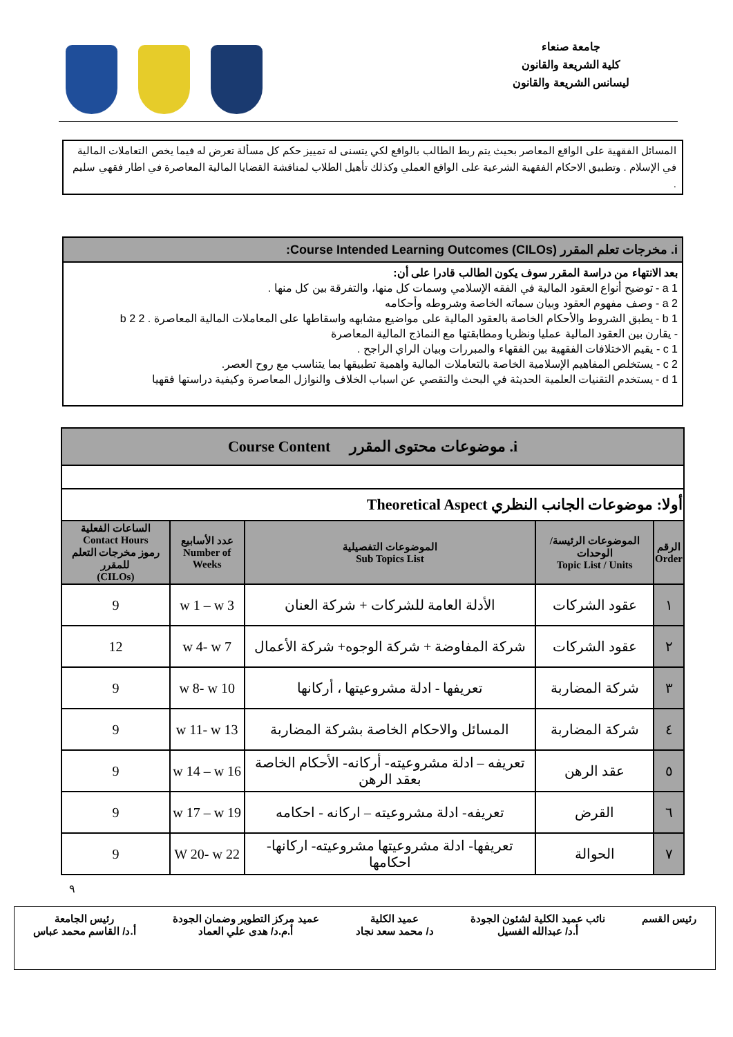جامعة صنعاء
كلية الشريعة والقانون
ليسانس الشريعة والقانون
المسائل الفقهية على الواقع المعاصر بحيث يتم ربط الطالب بالواقع لكي يتسنى له تمييز حكم كل مسألة تعرض له فيما يخص التعاملات المالية في الإسلام . وتطبيق الاحكام الفقهية الشرعية على الواقع العملي وكذلك تأهيل الطلاب لمناقشة القضايا المالية المعاصرة في اطار فقهي سليم .
| i. مخرجات تعلم المقرر (Course Intended Learning Outcomes (CILOs: |
| --- |
| بعد الانتهاء من دراسة المقرر سوف يكون الطالب قادرا على أن: a 1 - توضيح أنواع العقود المالية في الفقه الإسلامي وسمات كل منها، والتفرقة بين كل منها . a 2 - وصف مفهوم العقود وبيان سماته الخاصة وشروطه وأحكامه b 1 - يطبق الشروط والأحكام الخاصة بالعقود المالية على مواضيع مشابهه واسقاطها على المعاملات المالية المعاصرة . b 2 2 - يقارن بين العقود المالية عمليا ونظريا ومطابقتها مع النماذج المالية المعاصرة c 1 - يقيم الاختلافات الفقهية بين الفقهاء والمبررات وبيان الراي الراجح . c 2 - يستخلص المفاهيم الإسلامية الخاصة بالتعاملات المالية واهمية تطبيقها بما يتناسب مع روح العصر. d 1 - يستخدم التقنيات العلمية الحديثة في البحث والتقصي عن اسباب الخلاف والنوازل المعاصرة وكيفية دراستها فقهيا |
| i. موضوعات محتوى المقرر Course Content | | | | |
| أولا: موضوعات الجانب النظري Theoretical Aspect | | | | |
| الرقم Order | الموضوعات الرئيسة/ الوحدات Topic List / Units | الموضوعات التفصيلية Sub Topics List | عدد الأسابيع Number of Weeks | الساعات الفعلية Contact Hours رموز مخرجات التعلم للمقرر (CILOs) |
| ١ | عقود الشركات | الأدلة العامة للشركات + شركة العنان | w 1 – w 3 | 9 |
| ٢ | عقود الشركات | شركة المفاوضة + شركة الوجوه+ شركة الأعمال | w 4- w 7 | 12 |
| ٣ | شركة المضاربة | تعريفها - ادلة مشروعيتها ، أركانها | w 8- w 10 | 9 |
| ٤ | شركة المضاربة | المسائل والاحكام الخاصة بشركة المضاربة | w 11- w 13 | 9 |
| ٥ | عقد الرهن | تعريفه – ادلة مشروعيته- أركانه- الأحكام الخاصة بعقد الرهن | w 14 – w 16 | 9 |
| ٦ | القرض | تعريفه- ادلة مشروعيته – اركانه - احكامه | w 17 – w 19 | 9 |
| ٧ | الحوالة | تعريفها- ادلة مشروعيتها مشروعيته- اركانها- احكامها | W 20- w 22 | 9 |
٩
رئيس القسم نائب عميد الكلية لشئون الجودة
أ.د/ عبدالله الفسيل
عميد الكلية
د/ محمد سعد نجاد
عميد مركز التطوير وضمان الجودة
أ.م.د/ هدى علي العماد
رئيس الجامعة
أ.د/ القاسم محمد عباس